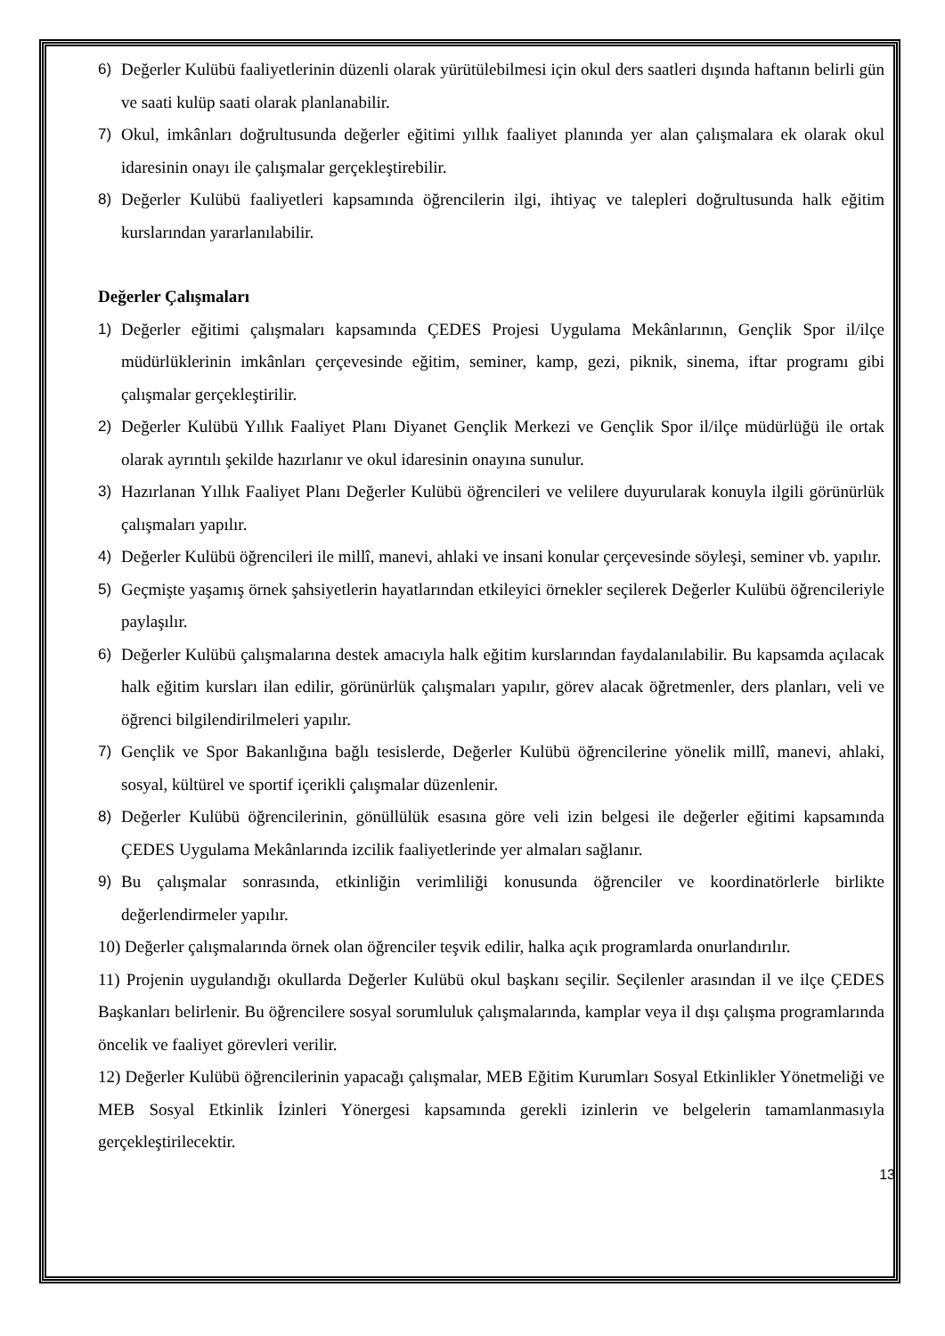6) Değerler Kulübü faaliyetlerinin düzenli olarak yürütülebilmesi için okul ders saatleri dışında haftanın belirli gün ve saati kulüp saati olarak planlanabilir.
7) Okul, imkânları doğrultusunda değerler eğitimi yıllık faaliyet planında yer alan çalışmalara ek olarak okul idaresinin onayı ile çalışmalar gerçekleştirebilir.
8) Değerler Kulübü faaliyetleri kapsamında öğrencilerin ilgi, ihtiyaç ve talepleri doğrultusunda halk eğitim kurslarından yararlanılabilir.
Değerler Çalışmaları
1) Değerler eğitimi çalışmaları kapsamında ÇEDES Projesi Uygulama Mekânlarının, Gençlik Spor il/ilçe müdürlüklerinin imkânları çerçevesinde eğitim, seminer, kamp, gezi, piknik, sinema, iftar programı gibi çalışmalar gerçekleştirilir.
2) Değerler Kulübü Yıllık Faaliyet Planı Diyanet Gençlik Merkezi ve Gençlik Spor il/ilçe müdürlüğü ile ortak olarak ayrıntılı şekilde hazırlanır ve okul idaresinin onayına sunulur.
3) Hazırlanan Yıllık Faaliyet Planı Değerler Kulübü öğrencileri ve velilere duyurularak konuyla ilgili görünürlük çalışmaları yapılır.
4) Değerler Kulübü öğrencileri ile millî, manevi, ahlaki ve insani konular çerçevesinde söyleşi, seminer vb. yapılır.
5) Geçmişte yaşamış örnek şahsiyetlerin hayatlarından etkileyici örnekler seçilerek Değerler Kulübü öğrencileriyle paylaşılır.
6) Değerler Kulübü çalışmalarına destek amacıyla halk eğitim kurslarından faydalanılabilir. Bu kapsamda açılacak halk eğitim kursları ilan edilir, görünürlük çalışmaları yapılır, görev alacak öğretmenler, ders planları, veli ve öğrenci bilgilendirilmeleri yapılır.
7) Gençlik ve Spor Bakanlığına bağlı tesislerde, Değerler Kulübü öğrencilerine yönelik millî, manevi, ahlaki, sosyal, kültürel ve sportif içerikli çalışmalar düzenlenir.
8) Değerler Kulübü öğrencilerinin, gönüllülük esasına göre veli izin belgesi ile değerler eğitimi kapsamında ÇEDES Uygulama Mekânlarında izcilik faaliyetlerinde yer almaları sağlanır.
9) Bu çalışmalar sonrasında, etkinliğin verimliliği konusunda öğrenciler ve koordinatörlerle birlikte değerlendirmeler yapılır.
10) Değerler çalışmalarında örnek olan öğrenciler teşvik edilir, halka açık programlarda onurlandırılır.
11) Projenin uygulandığı okullarda Değerler Kulübü okul başkanı seçilir. Seçilenler arasından il ve ilçe ÇEDES Başkanları belirlenir. Bu öğrencilere sosyal sorumluluk çalışmalarında, kamplar veya il dışı çalışma programlarında öncelik ve faaliyet görevleri verilir.
12) Değerler Kulübü öğrencilerinin yapacağı çalışmalar, MEB Eğitim Kurumları Sosyal Etkinlikler Yönetmeliği ve MEB Sosyal Etkinlik İzinleri Yönergesi kapsamında gerekli izinlerin ve belgelerin tamamlanmasıyla gerçekleştirilecektir.
13